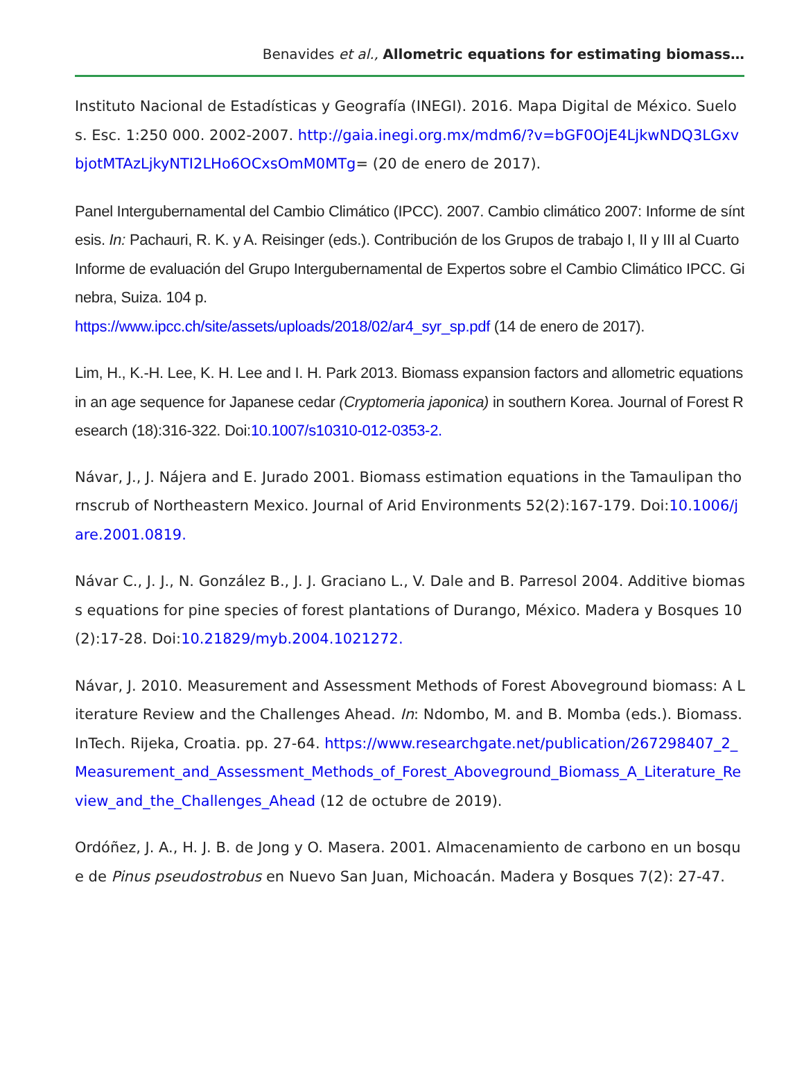Benavides et al., Allometric equations for estimating biomass…
Instituto Nacional de Estadísticas y Geografía (INEGI). 2016. Mapa Digital de México. Suelos. Esc. 1:250 000. 2002-2007. http://gaia.inegi.org.mx/mdm6/?v=bGF0OjE4LjkwNDQ3LGxvbjotMTAzLjkyNTI2LHo6OCxsOmM0MTg= (20 de enero de 2017).
Panel Intergubernamental del Cambio Climático (IPCC). 2007. Cambio climático 2007: Informe de síntesis. In: Pachauri, R. K. y A. Reisinger (eds.). Contribución de los Grupos de trabajo I, II y III al Cuarto Informe de evaluación del Grupo Intergubernamental de Expertos sobre el Cambio Climático IPCC. Ginebra, Suiza. 104 p.
https://www.ipcc.ch/site/assets/uploads/2018/02/ar4_syr_sp.pdf (14 de enero de 2017).
Lim, H., K.-H. Lee, K. H. Lee and I. H. Park 2013. Biomass expansion factors and allometric equations in an age sequence for Japanese cedar (Cryptomeria japonica) in southern Korea. Journal of Forest Research (18):316-322. Doi:10.1007/s10310-012-0353-2.
Návar, J., J. Nájera and E. Jurado 2001. Biomass estimation equations in the Tamaulipan thornscrub of Northeastern Mexico. Journal of Arid Environments 52(2):167-179. Doi:10.1006/jare.2001.0819.
Návar C., J. J., N. González B., J. J. Graciano L., V. Dale and B. Parresol 2004. Additive biomass equations for pine species of forest plantations of Durango, México. Madera y Bosques 10(2):17-28. Doi:10.21829/myb.2004.1021272.
Návar, J. 2010. Measurement and Assessment Methods of Forest Aboveground biomass: A Literature Review and the Challenges Ahead. In: Ndombo, M. and B. Momba (eds.). Biomass. InTech. Rijeka, Croatia. pp. 27-64. https://www.researchgate.net/publication/267298407_2_Measurement_and_Assessment_Methods_of_Forest_Aboveground_Biomass_A_Literature_Review_and_the_Challenges_Ahead (12 de octubre de 2019).
Ordóñez, J. A., H. J. B. de Jong y O. Masera. 2001. Almacenamiento de carbono en un bosque de Pinus pseudostrobus en Nuevo San Juan, Michoacán. Madera y Bosques 7(2): 27-47.